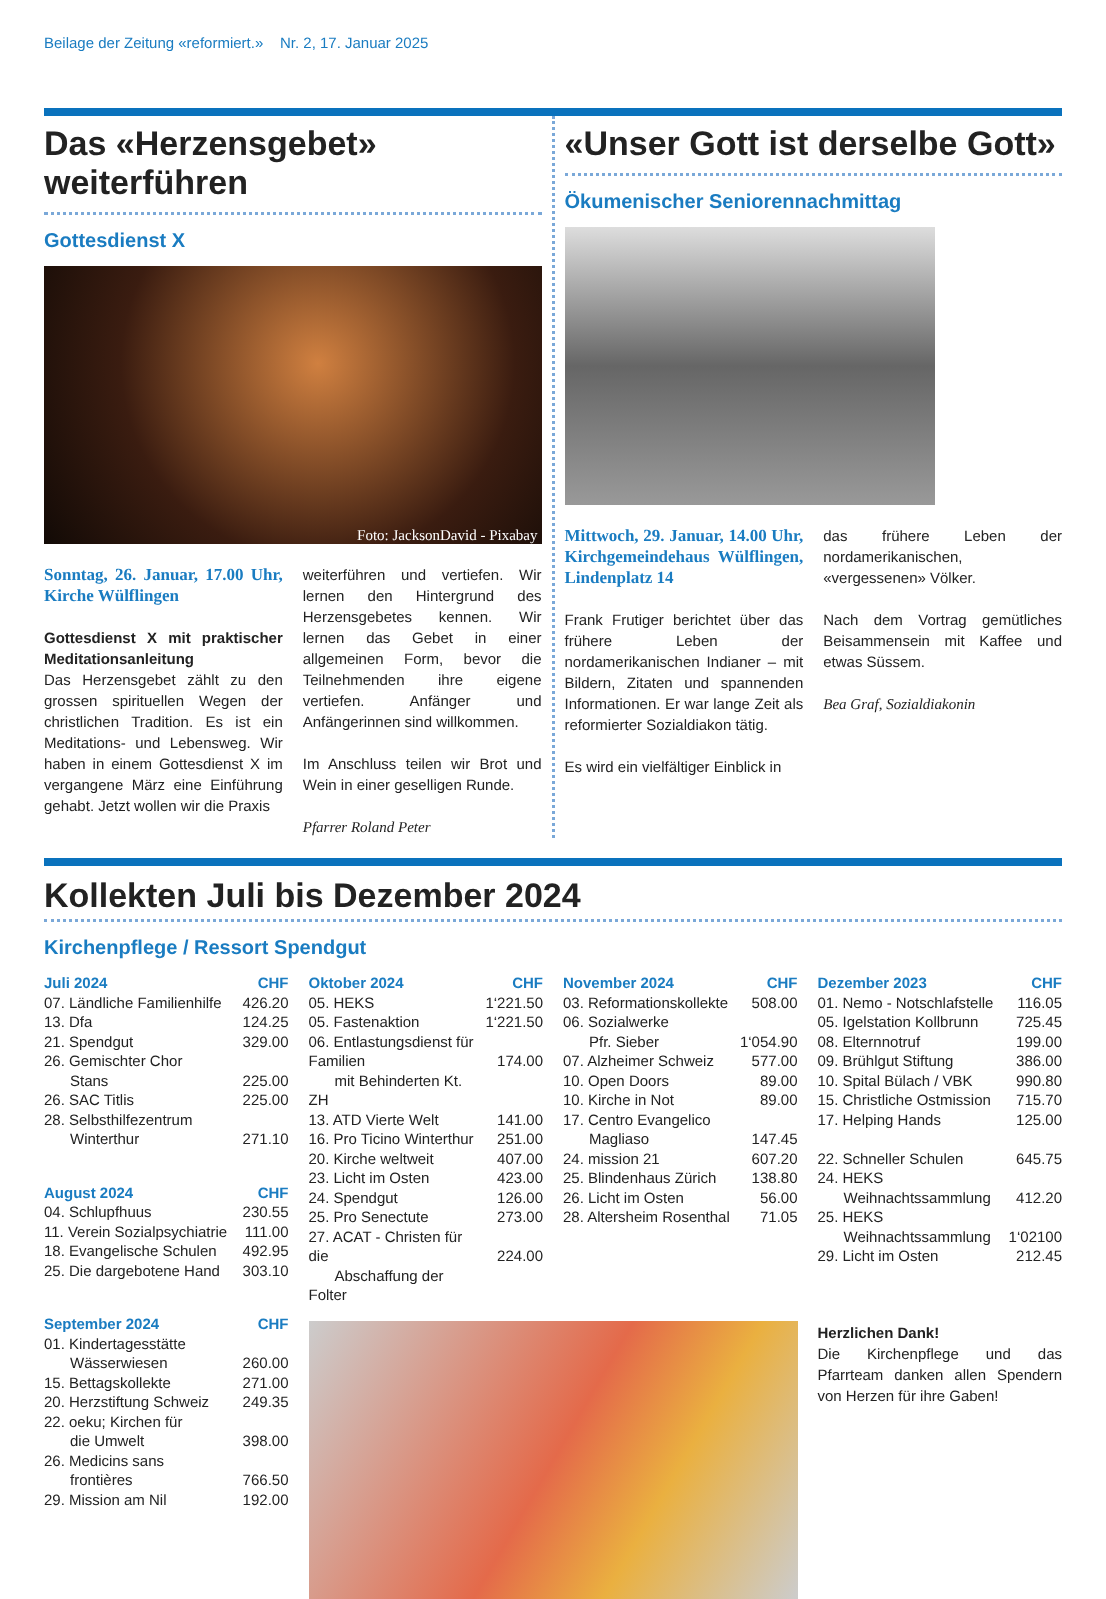Beilage der Zeitung «reformiert.» Nr. 2, 17. Januar 2025
Das «Herzensgebet» weiterführen
Gottesdienst X
Foto: JacksonDavid - Pixabay
Sonntag, 26. Januar, 17.00 Uhr, Kirche Wülflingen
Gottesdienst X mit praktischer Meditationsanleitung
Das Herzensgebet zählt zu den grossen spirituellen Wegen der christlichen Tradition. Es ist ein Meditations- und Lebensweg. Wir haben in einem Gottesdienst X im vergangene März eine Einführung gehabt. Jetzt wollen wir die Praxis
weiterführen und vertiefen. Wir lernen den Hintergrund des Herzensgebetes kennen. Wir lernen das Gebet in einer allgemeinen Form, bevor die Teilnehmenden ihre eigene vertiefen. Anfänger und Anfängerinnen sind willkommen.
Im Anschluss teilen wir Brot und Wein in einer geselligen Runde.
Pfarrer Roland Peter
«Unser Gott ist derselbe Gott»
Ökumenischer Seniorennachmittag
Mittwoch, 29. Januar, 14.00 Uhr, Kirchgemeindehaus Wülflingen, Lindenplatz 14
Frank Frutiger berichtet über das frühere Leben der nordamerikanischen Indianer – mit Bildern, Zitaten und spannenden Informationen. Er war lange Zeit als reformierter Sozialdiakon tätig.
Es wird ein vielfältiger Einblick in
das frühere Leben der nordamerikanischen, «vergessenen» Völker.
Nach dem Vortrag gemütliches Beisammensein mit Kaffee und etwas Süssem.
Bea Graf, Sozialdiakonin
Kollekten Juli bis Dezember 2024
Kirchenpflege / Ressort Spendgut
| Juli 2024 | CHF |
| --- | --- |
| 07. Ländliche Familienhilfe | 426.20 |
| 13. Dfa | 124.25 |
| 21. Spendgut | 329.00 |
| 26. Gemischter Chor Stans | 225.00 |
| 26. SAC Titlis | 225.00 |
| 28. Selbsthilfezentrum Winterthur | 271.10 |
| August 2024 | CHF |
| --- | --- |
| 04. Schlupfhuus | 230.55 |
| 11. Verein Sozialpsychiatrie | 111.00 |
| 18. Evangelische Schulen | 492.95 |
| 25. Die dargebotene Hand | 303.10 |
| September 2024 | CHF |
| --- | --- |
| 01. Kindertagesstätte Wässerwiesen | 260.00 |
| 15. Bettagskollekte | 271.00 |
| 20. Herzstiftung Schweiz | 249.35 |
| 22. oeku; Kirchen für die Umwelt | 398.00 |
| 26. Medicins sans frontières | 766.50 |
| 29. Mission am Nil | 192.00 |
| Oktober 2024 | CHF |
| --- | --- |
| 05. HEKS | 1‘221.50 |
| 05. Fastenaktion | 1‘221.50 |
| 06. Entlastungsdienst für Familien mit Behinderten Kt. ZH | 174.00 |
| 13. ATD Vierte Welt | 141.00 |
| 16. Pro Ticino Winterthur | 251.00 |
| 20. Kirche weltweit | 407.00 |
| 23. Licht im Osten | 423.00 |
| 24. Spendgut | 126.00 |
| 25. Pro Senectute | 273.00 |
| 27. ACAT - Christen für die Abschaffung der Folter | 224.00 |
| November 2024 | CHF |
| --- | --- |
| 03. Reformationskollekte | 508.00 |
| 06. Sozialwerke Pfr. Sieber | 1‘054.90 |
| 07. Alzheimer Schweiz | 577.00 |
| 10. Open Doors | 89.00 |
| 10. Kirche in Not | 89.00 |
| 17. Centro Evangelico Magliaso | 147.45 |
| 24. mission 21 | 607.20 |
| 25. Blindenhaus Zürich | 138.80 |
| 26. Licht im Osten | 56.00 |
| 28. Altersheim Rosenthal | 71.05 |
| Dezember 2023 | CHF |
| --- | --- |
| 01. Nemo - Notschlafstelle | 116.05 |
| 05. Igelstation Kollbrunn | 725.45 |
| 08. Elternnotruf | 199.00 |
| 09. Brühlgut Stiftung | 386.00 |
| 10. Spital Bülach / VBK | 990.80 |
| 15. Christliche Ostmission | 715.70 |
| 17. Helping Hands | 125.00 |
| 22. Schneller Schulen | 645.75 |
| 24. HEKS Weihnachtssammlung | 412.20 |
| 25. HEKS Weihnachtssammlung | 1‘02100 |
| 29. Licht im Osten | 212.45 |
Herzlichen Dank!
Die Kirchenpflege und das Pfarrteam danken allen Spendern von Herzen für ihre Gaben!